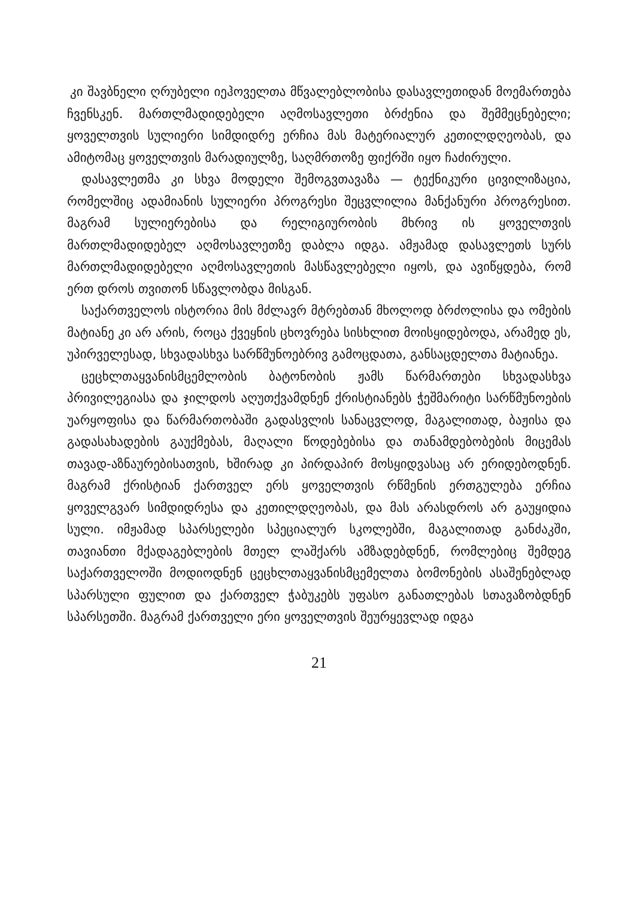კი შავბნელი ღრუბელი იეჰოველთა მწვალებლობისა დასავლე­თიდან მოემართება ჩვენსკენ. მართლმადიდებელი აღმოსავლე­თი ბრძენია და შემმეცნებელი; ყოველთვის სულიერი სიმდიდრე ერჩია მას მატერიალურ კეთილდღეობას, და ამიტომაც ყოველ­თვის მარადიულზე, საღმრთოზე ფიქრში იყო ჩაძირული.
დასავლეთმა კი სხვა მოდელი შემოგვთავაზა — ტექნიკური ცივილიზაცია, რომელშიც ადამიანის სულიერი პროგრესი შეცვლილია მანქანური პროგრესით. მაგრამ სულიერებისა და რელიგიურობის მხრივ ის ყოველთვის მართლმადიდებელ აღ­მოსავლეთზე დაბლა იდგა. ამჟამად დასავლეთს სურს მართლმა­დიდებელი აღმოსავლეთის მასწავლებელი იყოს, და ავიწყდება, რომ ერთ დროს თვითონ სწავლობდა მისგან.
საქართველოს ისტორია მის მძლავრ მტრებთან მხოლოდ ბრძოლისა და ომების მატიანე კი არ არის, როცა ქვეყნის ცხოვრება სისხლით მოისყიდებოდა, არამედ ეს, უპირველესად, სხვადასხვა სარწმუნოებრივ გამოცდათა, განსაცდელთა მატია­ნეა.
ცეცხლთაყვანისმცემლობის ბატონობის ჟამს წარმართები სხვადასხვა პრივილეგიასა და ჯილდოს აღუთქვამდნენ ქრის­ტიანებს ჭეშმარიტი სარწმუნოების უარყოფისა და წარმართო­ბაში გადასვლის სანაცვლოდ, მაგალითად, ბაჟისა და გადასახა­დების გაუქმებას, მაღალი წოდებებისა და თანამდებობების მი­ცემას თავად-აზნაურებისათვის, ხშირად კი პირდაპირ მოსყიდ­ვასაც არ ერიდებოდნენ. მაგრამ ქრისტიან ქართველ ერს ყო­ველთვის რწმენის ერთგულება ერჩია ყოველგვარ სიმდიდრესა და კეთილდღეობას, და მას არასდროს არ გაუყიდია სული. იმ­ჟამად სპარსელები სპეციალურ სკოლებში, მაგალითად განძაკ­ში, თავიანთი მქადაგებლების მთელ ლაშქარს ამზადებდნენ, რომლებიც შემდეგ საქართველოში მოდიოდნენ ცეცხლთაყვა­ნისმცემელთა ბომონების ასაშენებლად სპარსული ფულით და ქართველ ჭაბუკებს უფასო განათლებას სთავაზობდნენ სპარ­სეთში. მაგრამ ქართველი ერი ყოველთვის შეურყევლად იდგა
21